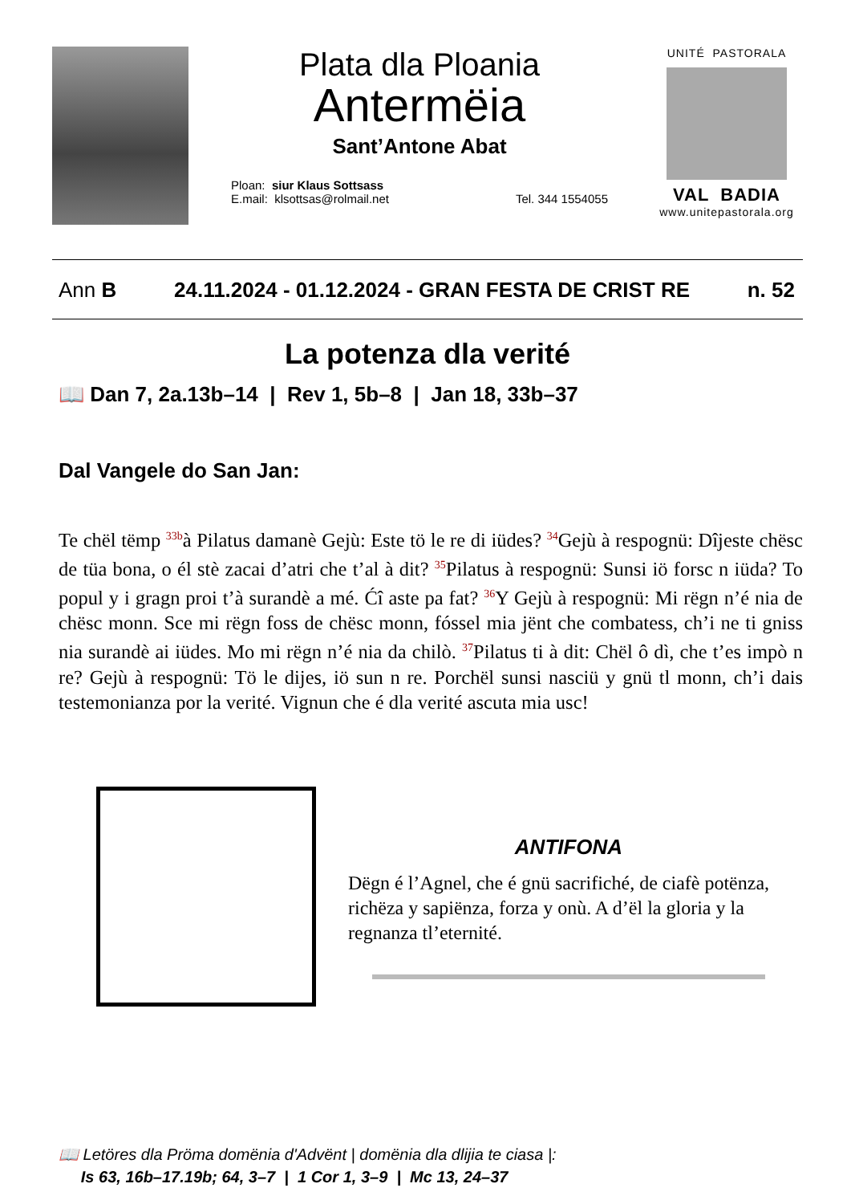Plata dla Ploania
Antermëia
Sant’Antone Abat
Ploan: siur Klaus Sottsass
E.mail: klsottsas@rolmail.net
Tel. 344 1554055
UNITÉ PASTORALA
VAL BADIA
www.unitepastorala.org
Ann B 24.11.2024 - 01.12.2024 - GRAN FESTA DE CRIST RE n. 52
La potenza dla verité
📖 Dan 7, 2a.13b–14 | Rev 1, 5b–8 | Jan 18, 33b–37
Dal Vangele do San Jan:
Te chël tëmp <sup>33b</sup>à Pilatus damanè Gejù: Este tö le re di iüdes? <sup>34</sup>Gejù à respognü: Dîjeste chësc de tüa bona, o él stè zacai d’atri che t’al à dit? <sup>35</sup>Pilatus à respognü: Sunsi iö forsc n iüda? To popul y i gragn proi t’à surandè a mé. Ćî aste pa fat? <sup>36</sup>Y Gejù à respognü: Mi rëgn n’é nia de chësc monn. Sce mi rëgn foss de chësc monn, fóssel mia jënt che combatess, ch’i ne ti gniss nia surandè ai iüdes. Mo mi rëgn n’é nia da chilò. <sup>37</sup>Pilatus ti à dit: Chël ô dì, che t’es impò n re? Gejù à respognü: Tö le dijes, iö sun n re. Porchël sunsi nasciü y gnü tl monn, ch’i dais testemonianza por la verité. Vignun che é dla verité ascuta mia usc!
ANTIFONA
Dëgn é l’Agnel, che é gnü sacrifiché, de ciafè potënza, richëza y sapiënza, forza y onù. A d’ël la gloria y la regnanza tl’eternité.
📖 Letöres dla Pröma domënia d'Advënt | domënia dla dlijia te ciasa |:
Is 63, 16b–17.19b; 64, 3–7 | 1 Cor 1, 3–9 | Mc 13, 24–37